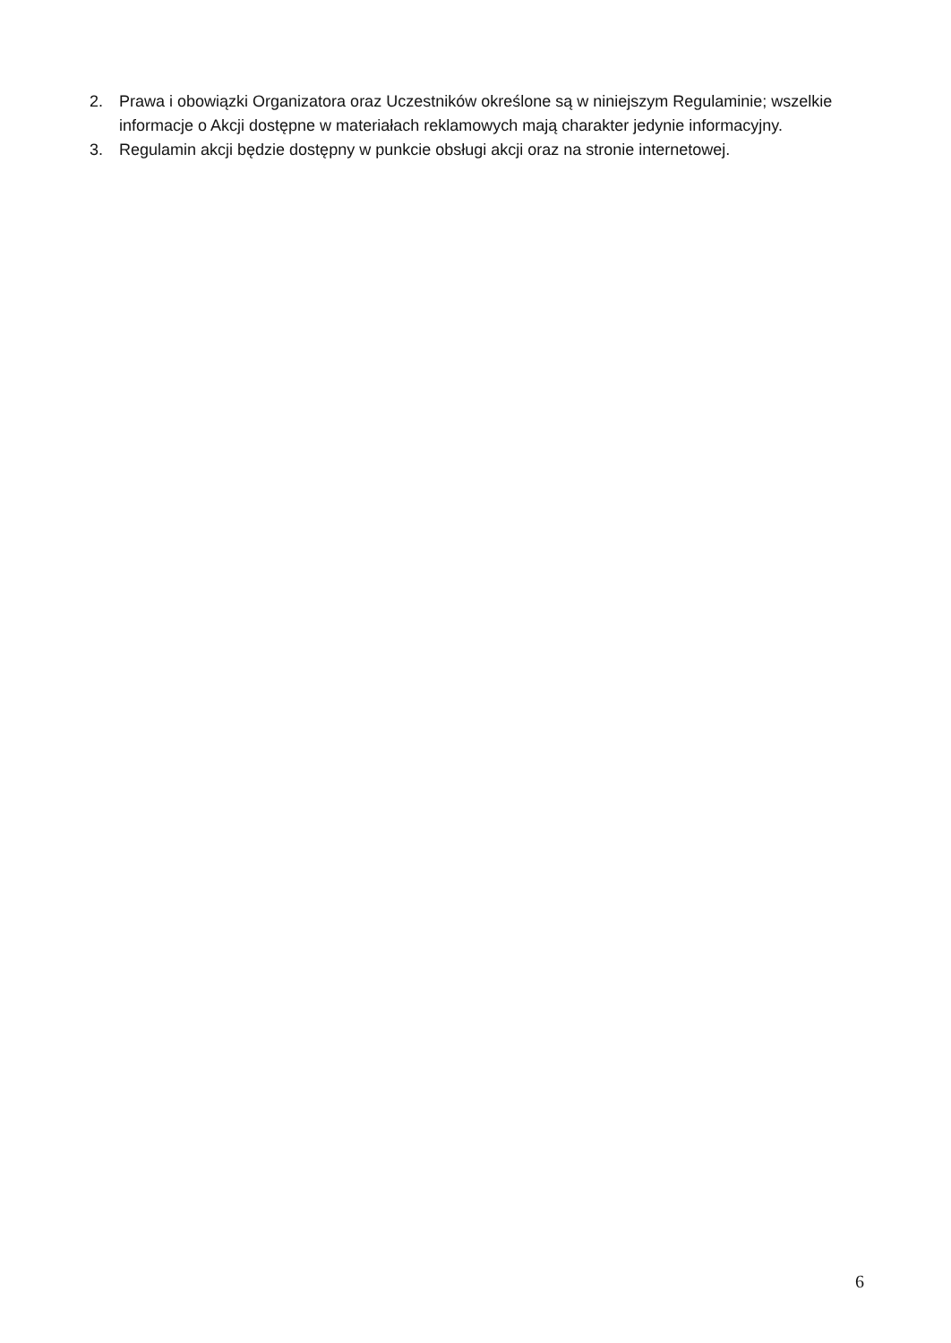2. Prawa i obowiązki Organizatora oraz Uczestników określone są w niniejszym Regulaminie; wszelkie informacje o Akcji dostępne w materiałach reklamowych mają charakter jedynie informacyjny.
3. Regulamin akcji będzie dostępny w punkcie obsługi akcji oraz na stronie internetowej.
6